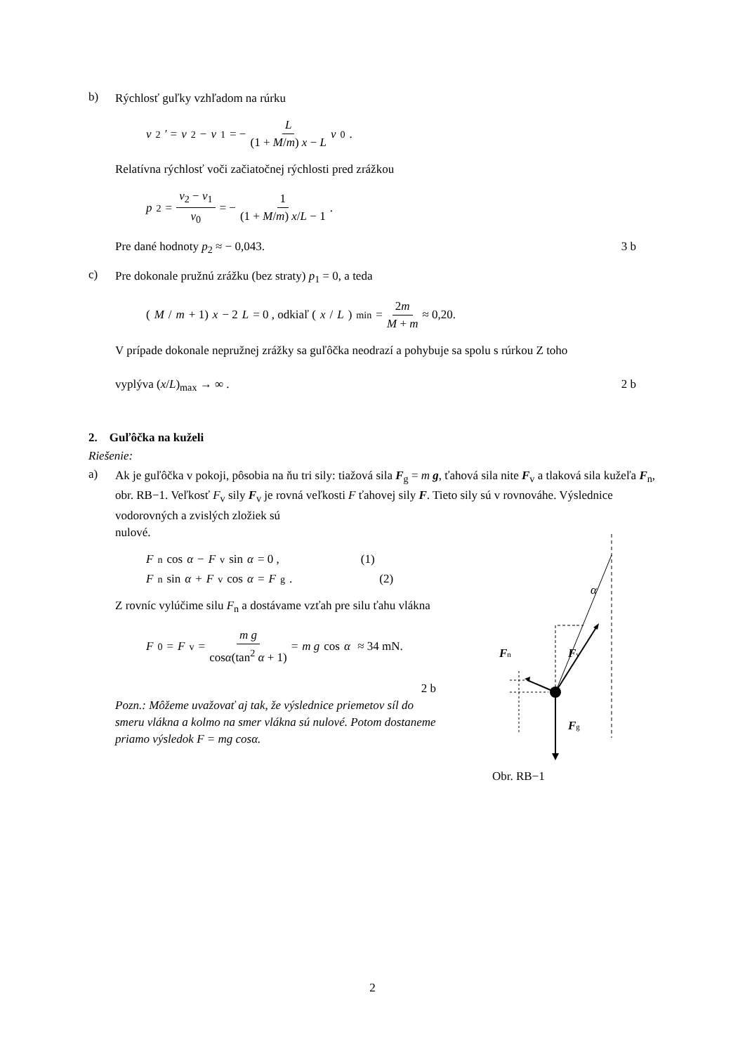b)
Rýchlosť guľky vzhľadom na rúrku
v<sub>2</sub>′ = v<sub>2</sub> − v<sub>1</sub> = − L (1 + M/m) x − L v<sub>0</sub> .
Relatívna rýchlosť voči začiatočnej rýchlosti pred zrážkou
p<sub>2</sub> = v<sub>2</sub> − v<sub>1</sub> v<sub>0</sub> = − 1 (1 + M/m) x/L − 1 .
Pre dané hodnoty p<sub>2</sub> ≈ − 0,043. 3 b
c)
Pre dokonale pružnú zrážku (bez straty) p<sub>1</sub> = 0, a teda
(M / m + 1) x − 2 L = 0 , odkiaľ (x / L)<sub>min</sub> = 2m M + m ≈ 0,20.
V prípade dokonale nepružnej zrážky sa guľôčka neodrazí a pohybuje sa spolu s rúrkou Z toho
vyplýva (x/L)<sub>max</sub> → ∞ . 2 b
2. Guľôčka na kuželi
Riešenie:
a)
Ak je guľôčka v pokoji, pôsobia na ňu tri sily: tiažová sila F<sub>g</sub> = m g, ťahová sila nite F<sub>v</sub> a tlaková sila kužeľa F<sub>n</sub>, obr. RB−1. Veľkosť F<sub>v</sub> sily F<sub>v</sub> je rovná veľkosti F ťahovej sily F. Tieto sily sú v rovnováhe. Výslednice vodorovných a zvislých zložiek sú
nulové.
F<sub>n</sub> cos α − F<sub>v</sub> sin α = 0 , (1)
F<sub>n</sub> sin α + F<sub>v</sub> cos α = F<sub>g</sub> . (2)
Z rovníc vylúčime silu F<sub>n</sub> a dostávame vzťah pre silu ťahu vlákna
F<sub>0</sub> = F<sub>v</sub> = m g cosα(tan<sup>2</sup> α + 1) = m g cos α ≈ 34 mN.
2 b
Pozn.: Môžeme uvažovať aj tak, že výslednice priemetov síl do smeru vlákna a kolmo na smer vlákna sú nulové. Potom dostaneme priamo výsledok F = mg cosα.
α
Fn
Fv
Fg
Obr. RB−1
2